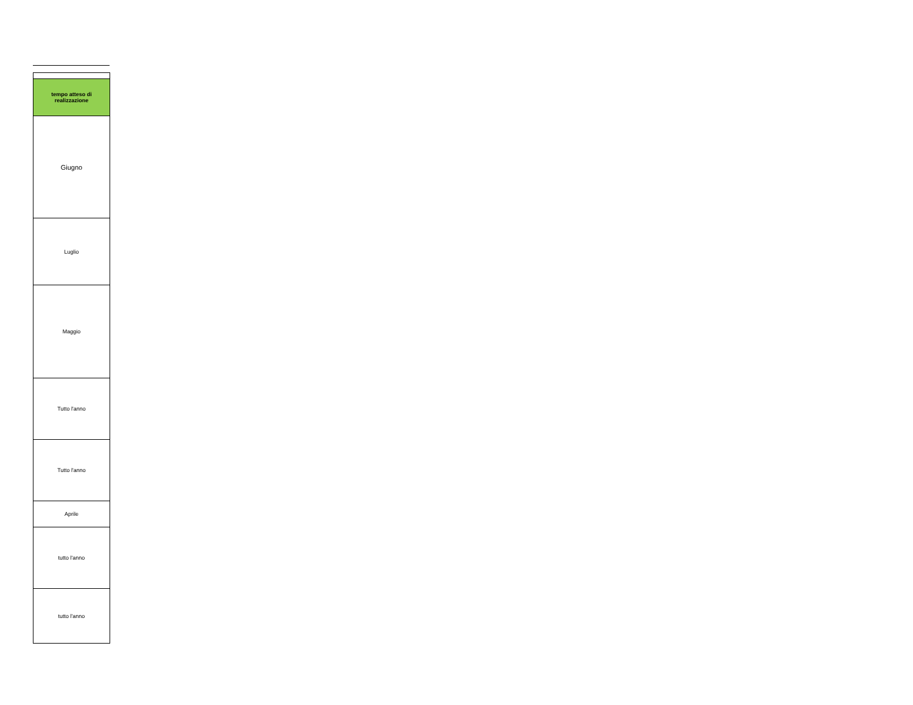| tempo atteso di realizzazione |
| --- |
| Giugno |
| Luglio |
| Maggio |
| Tutto l'anno |
| Tutto l'anno |
| Aprile |
| tutto l'anno |
| tutto l'anno |